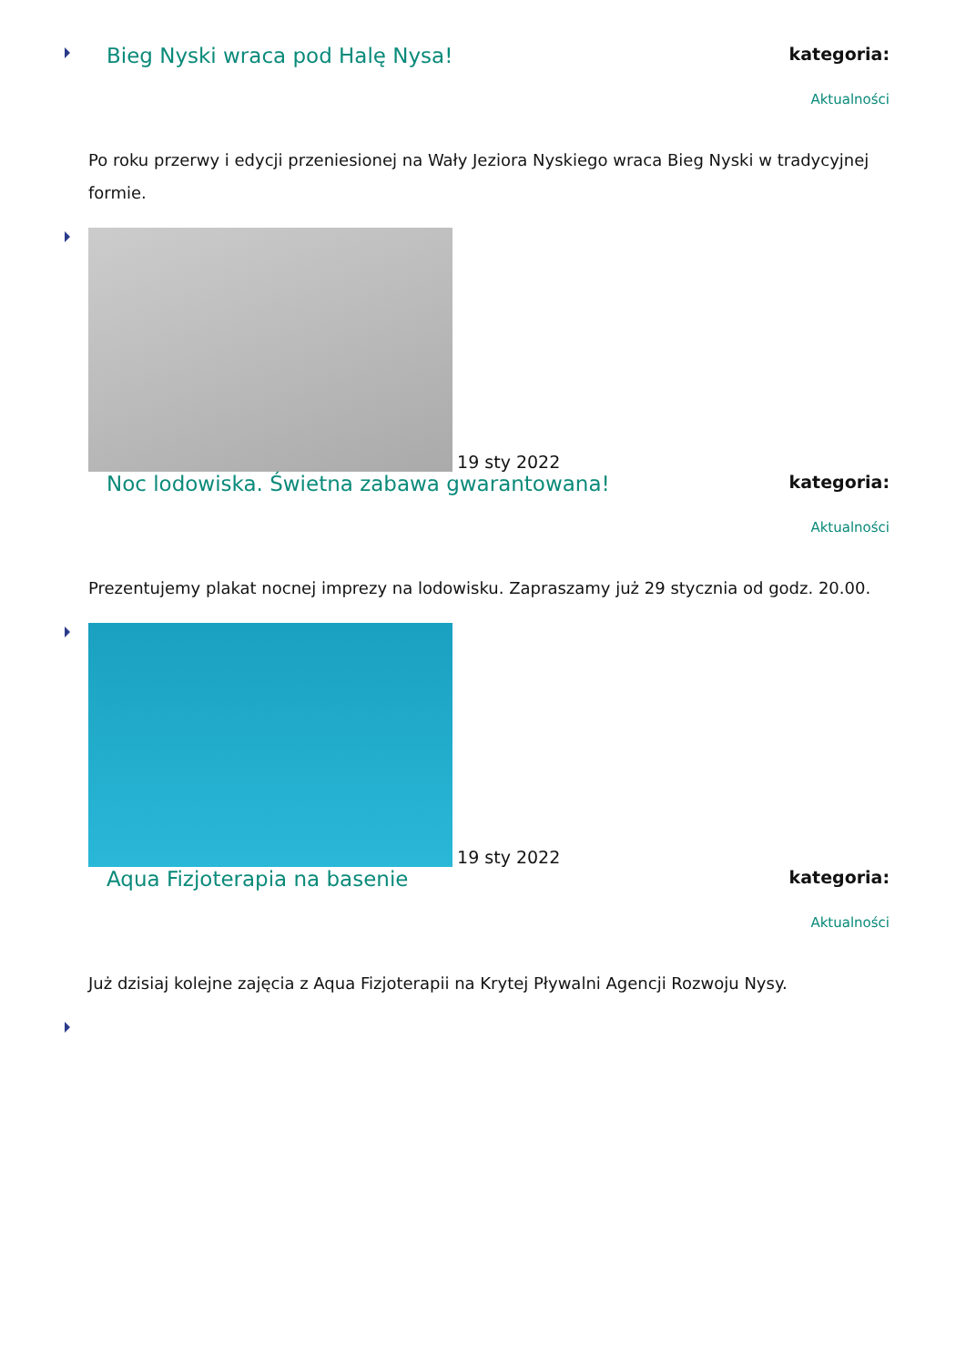Bieg Nyski wraca pod Halę Nysa!
kategoria:
Aktualności
Po roku przerwy i edycji przeniesionej na Wały Jeziora Nyskiego wraca Bieg Nyski w tradycyjnej formie.
19 sty 2022
Noc lodowiska. Świetna zabawa gwarantowana!
kategoria:
Aktualności
Prezentujemy plakat nocnej imprezy na lodowisku. Zapraszamy już 29 stycznia od godz. 20.00.
19 sty 2022
Aqua Fizjoterapia na basenie
kategoria:
Aktualności
Już dzisiaj kolejne zajęcia z Aqua Fizjoterapii na Krytej Pływalni Agencji Rozwoju Nysy.